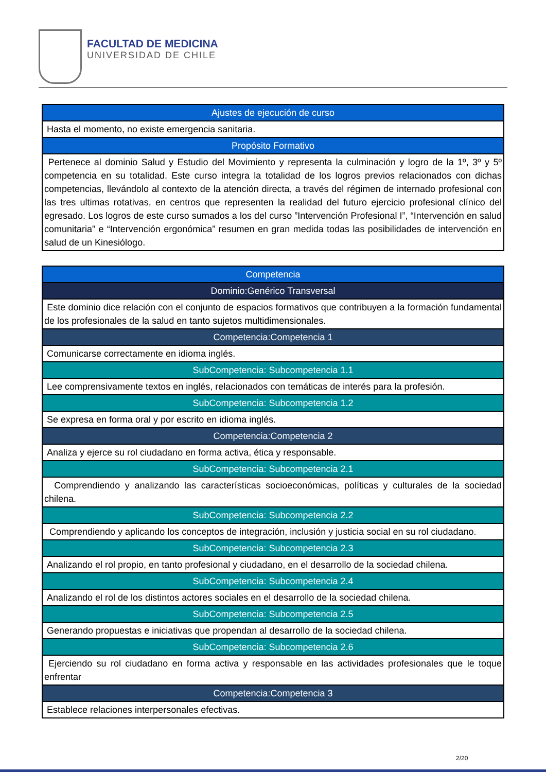FACULTAD DE MEDICINA
UNIVERSIDAD DE CHILE
| Ajustes de ejecución de curso |
| Hasta el momento, no existe emergencia sanitaria. |
| Propósito Formativo |
| Pertenece al dominio Salud y Estudio del Movimiento y representa la culminación y logro de la 1º, 3º y 5º competencia en su totalidad. Este curso integra la totalidad de los logros previos relacionados con dichas competencias, llevándolo al contexto de la atención directa, a través del régimen de internado profesional con las tres ultimas rotativas, en centros que representen la realidad del futuro ejercicio profesional clínico del egresado. Los logros de este curso sumados a los del curso ”Intervención Profesional I”, “Intervención en salud comunitaria” e “Intervención ergonómica” resumen en gran medida todas las posibilidades de intervención en salud de un Kinesiólogo. |
| Competencia |
| Dominio:Genérico Transversal |
| Este dominio dice relación con el conjunto de espacios formativos que contribuyen a la formación fundamental de los profesionales de la salud en tanto sujetos multidimensionales. |
| Competencia:Competencia 1 |
| Comunicarse correctamente en idioma inglés. |
| SubCompetencia: Subcompetencia 1.1 |
| Lee comprensivamente textos en inglés, relacionados con temáticas de interés para la profesión. |
| SubCompetencia: Subcompetencia 1.2 |
| Se expresa en forma oral y por escrito en idioma inglés. |
| Competencia:Competencia 2 |
| Analiza y ejerce su rol ciudadano en forma activa, ética y responsable. |
| SubCompetencia: Subcompetencia 2.1 |
| Comprendiendo y analizando las características socioeconómicas, políticas y culturales de la sociedad chilena. |
| SubCompetencia: Subcompetencia 2.2 |
| Comprendiendo y aplicando los conceptos de integración, inclusión y justicia social en su rol ciudadano. |
| SubCompetencia: Subcompetencia 2.3 |
| Analizando el rol propio, en tanto profesional y ciudadano, en el desarrollo de la sociedad chilena. |
| SubCompetencia: Subcompetencia 2.4 |
| Analizando el rol de los distintos actores sociales en el desarrollo de la sociedad chilena. |
| SubCompetencia: Subcompetencia 2.5 |
| Generando propuestas e iniciativas que propendan al desarrollo de la sociedad chilena. |
| SubCompetencia: Subcompetencia 2.6 |
| Ejerciendo su rol ciudadano en forma activa y responsable en las actividades profesionales que le toque enfrentar |
| Competencia:Competencia 3 |
| Establece relaciones interpersonales efectivas. |
2/20